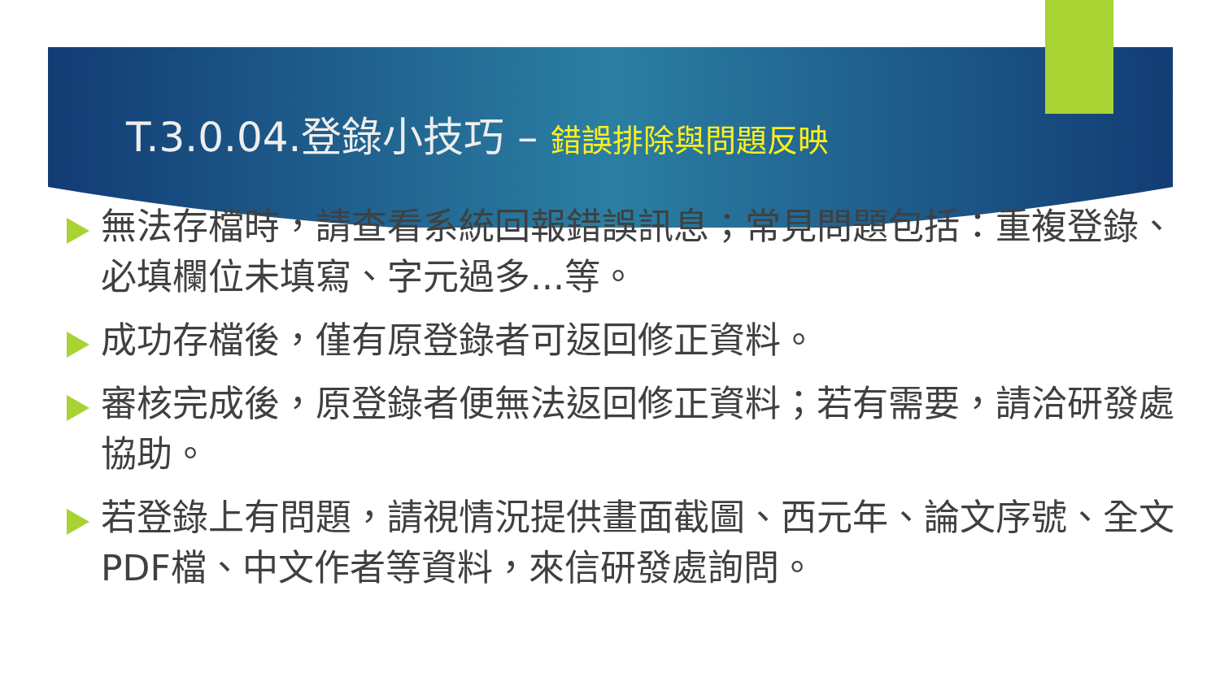T.3.0.04.登錄小技巧 – 錯誤排除與問題反映
無法存檔時，請查看系統回報錯誤訊息；常見問題包括：重複登錄、必填欄位未填寫、字元過多...等。
成功存檔後，僅有原登錄者可返回修正資料。
審核完成後，原登錄者便無法返回修正資料；若有需要，請洽研發處協助。
若登錄上有問題，請視情況提供畫面截圖、西元年、論文序號、全文PDF檔、中文作者等資料，來信研發處詢問。